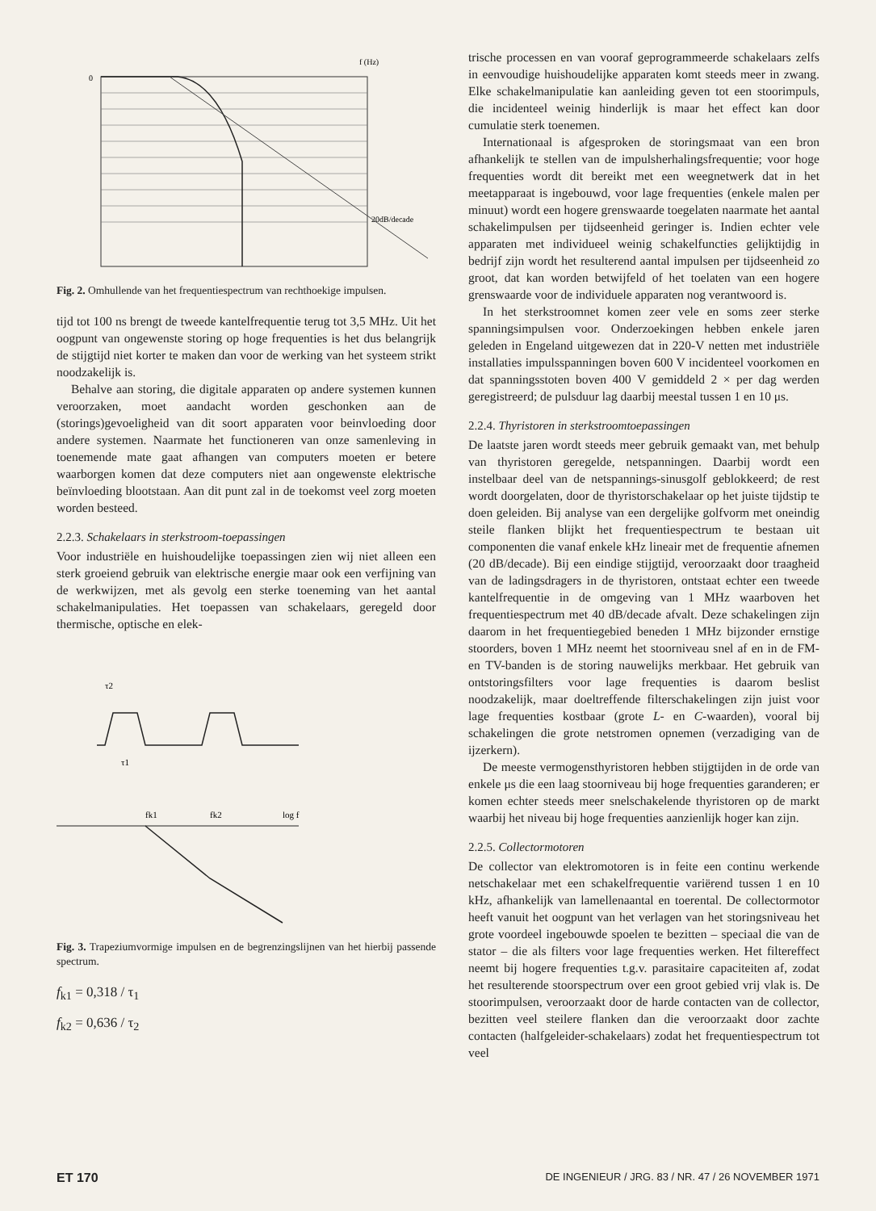0
20dB/decade
f (Hz)
Fig. 2. Omhullende van het frequentiespectrum van rechthoekige impulsen.
tijd tot 100 ns brengt de tweede kantelfrequentie terug tot 3,5 MHz. Uit het oogpunt van ongewenste storing op hoge frequenties is het dus belangrijk de stijgtijd niet korter te maken dan voor de werking van het systeem strikt noodzakelijk is.
Behalve aan storing, die digitale apparaten op andere systemen kunnen veroorzaken, moet aandacht worden geschonken aan de (storings)gevoeligheid van dit soort apparaten voor beinvloeding door andere systemen. Naarmate het functioneren van onze samenleving in toenemende mate gaat afhangen van computers moeten er betere waarborgen komen dat deze computers niet aan ongewenste elektrische beïnvloeding blootstaan. Aan dit punt zal in de toekomst veel zorg moeten worden besteed.
2.2.3. Schakelaars in sterkstroom-toepassingen
Voor industriële en huishoudelijke toepassingen zien wij niet alleen een sterk groeiend gebruik van elektrische energie maar ook een verfijning van de werkwijzen, met als gevolg een sterke toeneming van het aantal schakelmanipulaties. Het toepassen van schakelaars, geregeld door thermische, optische en elek-
τ2
τ1
fk1
fk2
log f
Fig. 3. Trapeziumvormige impulsen en de begrenzingslijnen van het hierbij passende spectrum.
f<sub>k1</sub> = 0,318 / τ<sub>1</sub>
f<sub>k2</sub> = 0,636 / τ<sub>2</sub>
trische processen en van vooraf geprogrammeerde schakelaars zelfs in eenvoudige huishoudelijke apparaten komt steeds meer in zwang. Elke schakelmanipulatie kan aanleiding geven tot een stoorimpuls, die incidenteel weinig hinderlijk is maar het effect kan door cumulatie sterk toenemen.
Internationaal is afgesproken de storingsmaat van een bron afhankelijk te stellen van de impulsherhalingsfrequentie; voor hoge frequenties wordt dit bereikt met een weegnetwerk dat in het meetapparaat is ingebouwd, voor lage frequenties (enkele malen per minuut) wordt een hogere grenswaarde toegelaten naarmate het aantal schakelimpulsen per tijdseenheid geringer is. Indien echter vele apparaten met individueel weinig schakelfuncties gelijktijdig in bedrijf zijn wordt het resulterend aantal impulsen per tijdseenheid zo groot, dat kan worden betwijfeld of het toelaten van een hogere grenswaarde voor de individuele apparaten nog verantwoord is.
In het sterkstroomnet komen zeer vele en soms zeer sterke spanningsimpulsen voor. Onderzoekingen hebben enkele jaren geleden in Engeland uitgewezen dat in 220-V netten met industriële installaties impulsspanningen boven 600 V incidenteel voorkomen en dat spanningsstoten boven 400 V gemiddeld 2 × per dag werden geregistreerd; de pulsduur lag daarbij meestal tussen 1 en 10 μs.
2.2.4. Thyristoren in sterkstroomtoepassingen
De laatste jaren wordt steeds meer gebruik gemaakt van, met behulp van thyristoren geregelde, netspanningen. Daarbij wordt een instelbaar deel van de netspannings-sinusgolf geblokkeerd; de rest wordt doorgelaten, door de thyristorschakelaar op het juiste tijdstip te doen geleiden. Bij analyse van een dergelijke golfvorm met oneindig steile flanken blijkt het frequentiespectrum te bestaan uit componenten die vanaf enkele kHz lineair met de frequentie afnemen (20 dB/decade). Bij een eindige stijgtijd, veroorzaakt door traagheid van de ladingsdragers in de thyristoren, ontstaat echter een tweede kantelfrequentie in de omgeving van 1 MHz waarboven het frequentiespectrum met 40 dB/decade afvalt. Deze schakelingen zijn daarom in het frequentiegebied beneden 1 MHz bijzonder ernstige stoorders, boven 1 MHz neemt het stoorniveau snel af en in de FM- en TV-banden is de storing nauwelijks merkbaar. Het gebruik van ontstoringsfilters voor lage frequenties is daarom beslist noodzakelijk, maar doeltreffende filterschakelingen zijn juist voor lage frequenties kostbaar (grote L- en C-waarden), vooral bij schakelingen die grote netstromen opnemen (verzadiging van de ijzerkern).
De meeste vermogensthyristoren hebben stijgtijden in de orde van enkele μs die een laag stoorniveau bij hoge frequenties garanderen; er komen echter steeds meer snelschakelende thyristoren op de markt waarbij het niveau bij hoge frequenties aanzienlijk hoger kan zijn.
2.2.5. Collectormotoren
De collector van elektromotoren is in feite een continu werkende netschakelaar met een schakelfrequentie variërend tussen 1 en 10 kHz, afhankelijk van lamellenaantal en toerental. De collectormotor heeft vanuit het oogpunt van het verlagen van het storingsniveau het grote voordeel ingebouwde spoelen te bezitten – speciaal die van de stator – die als filters voor lage frequenties werken. Het filtereffect neemt bij hogere frequenties t.g.v. parasitaire capaciteiten af, zodat het resulterende stoorspectrum over een groot gebied vrij vlak is. De stoorimpulsen, veroorzaakt door de harde contacten van de collector, bezitten veel steilere flanken dan die veroorzaakt door zachte contacten (halfgeleider-schakelaars) zodat het frequentiespectrum tot veel
ET 170 DE INGENIEUR / JRG. 83 / NR. 47 / 26 NOVEMBER 1971